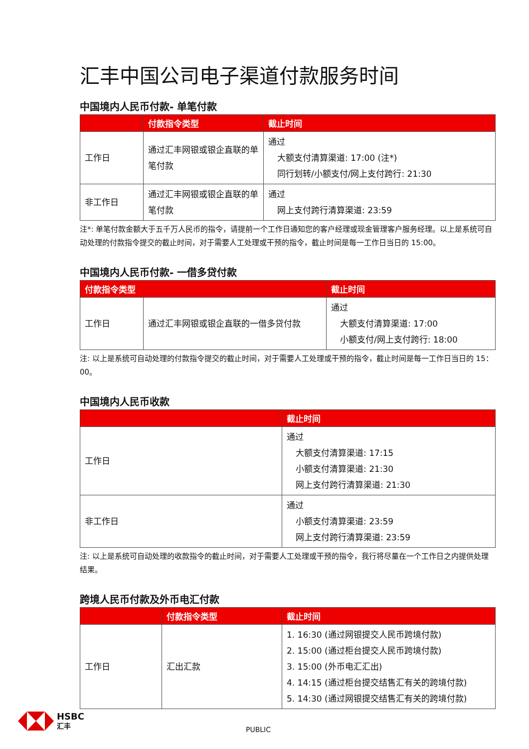汇丰中国公司电子渠道付款服务时间
中国境内人民币付款- 单笔付款
| | 付款指令类型 | 截止时间 |
| --- | --- | --- |
| 工作日 | 通过汇丰网银或银企直联的单笔付款 | 通过 大额支付清算渠道: 17:00 (注*) 同行划转/小额支付/网上支付跨行: 21:30 |
| 非工作日 | 通过汇丰网银或银企直联的单笔付款 | 通过 网上支付跨行清算渠道: 23:59 |
注*: 单笔付款金额大于五千万人民币的指令，请提前一个工作日通知您的客户经理或现金管理客户服务经理。以上是系统可自动处理的付款指令提交的截止时间，对于需要人工处理或干预的指令，截止时间是每一工作日当日的 15:00。
中国境内人民币付款- 一借多贷付款
| 付款指令类型 | | 截止时间 |
| --- | --- | --- |
| 工作日 | 通过汇丰网银或银企直联的一借多贷付款 | 通过 大额支付清算渠道: 17:00 小额支付/网上支付跨行: 18:00 |
注: 以上是系统可自动处理的付款指令提交的截止时间，对于需要人工处理或干预的指令，截止时间是每一工作日当日的 15：00。
中国境内人民币收款
| | 截止时间 |
| --- | --- |
| 工作日 | 通过 大额支付清算渠道: 17:15 小额支付清算渠道: 21:30 网上支付跨行清算渠道: 21:30 |
| 非工作日 | 通过 小额支付清算渠道: 23:59 网上支付跨行清算渠道: 23:59 |
注: 以上是系统可自动处理的收款指令的截止时间，对于需要人工处理或干预的指令，我行将尽量在一个工作日之内提供处理结果。
跨境人民币付款及外币电汇付款
| | 付款指令类型 | 截止时间 |
| --- | --- | --- |
| 工作日 | 汇出汇款 | 1. 16:30 (通过网银提交人民币跨境付款) 2. 15:00 (通过柜台提交人民币跨境付款) 3. 15:00 (外币电汇汇出) 4. 14:15 (通过柜台提交结售汇有关的跨境付款) 5. 14:30 (通过网银提交结售汇有关的跨境付款) |
HSBC
汇丰
PUBLIC